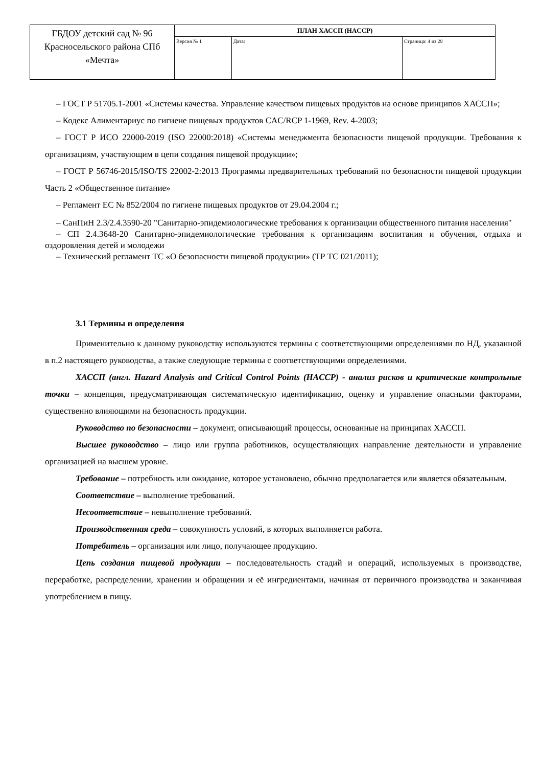| ГБДОУ детский сад № 96 Красносельского района СПб «Мечта» | ПЛАН ХАССП (HACCP) | | |
| | Версия № 1 | Дата: | Страница: 4 из 29 |
– ГОСТ Р 51705.1-2001 «Системы качества. Управление качеством пищевых продуктов на основе принципов ХАССП»;
– Кодекс Алиментариус по гигиене пищевых продуктов CAC/RCP 1-1969, Rev. 4-2003;
– ГОСТ Р ИСО 22000-2019 (ISO 22000:2018) «Системы менеджмента безопасности пищевой продукции. Требования к организациям, участвующим в цепи создания пищевой продукции»;
– ГОСТ Р 56746-2015/ISO/TS 22002-2:2013 Программы предварительных требований по безопасности пищевой продукции Часть 2 «Общественное питание»
– Регламент ЕС № 852/2004 по гигиене пищевых продуктов от 29.04.2004 г.;
– СанПиН 2.3/2.4.3590-20 "Санитарно-эпидемиологические требования к организации общественного питания населения"
– СП 2.4.3648-20 Санитарно-эпидемиологические требования к организациям воспитания и обучения, отдыха и оздоровления детей и молодежи
– Технический регламент ТС «О безопасности пищевой продукции» (ТР ТС 021/2011);
3.1 Термины и определения
Применительно к данному руководству используются термины с соответствующими определениями по НД, указанной в п.2 настоящего руководства, а также следующие термины с соответствующими определениями.
ХАССП (англ. Hazard Analysis and Critical Control Points (HACCP) - анализ рисков и критические контрольные точки – концепция, предусматривающая систематическую идентификацию, оценку и управление опасными факторами, существенно влияющими на безопасность продукции.
Руководство по безопасности – документ, описывающий процессы, основанные на принципах ХАССП.
Высшее руководство – лицо или группа работников, осуществляющих направление деятельности и управление организацией на высшем уровне.
Требование – потребность или ожидание, которое установлено, обычно предполагается или является обязательным.
Соответствие – выполнение требований.
Несоответствие – невыполнение требований.
Производственная среда – совокупность условий, в которых выполняется работа.
Потребитель – организация или лицо, получающее продукцию.
Цепь создания пищевой продукции – последовательность стадий и операций, используемых в производстве, переработке, распределении, хранении и обращении и её ингредиентами, начиная от первичного производства и заканчивая употреблением в пищу.